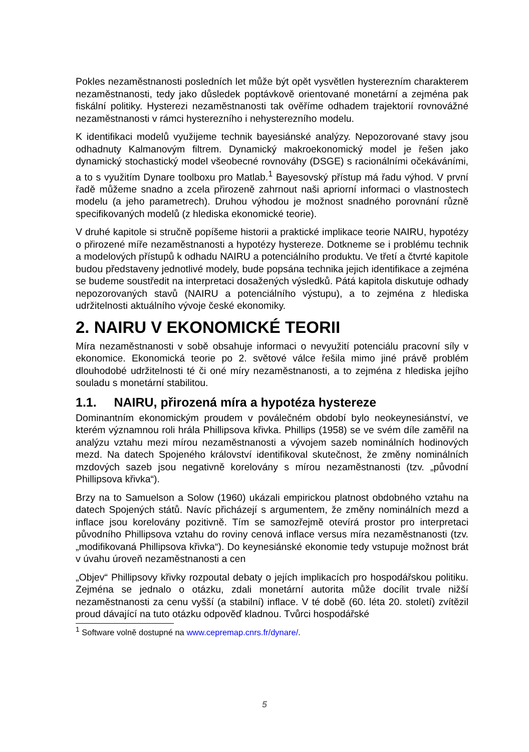Pokles nezaměstnanosti posledních let může být opět vysvětlen hysterezním charakterem nezaměstnanosti, tedy jako důsledek poptávkově orientované monetární a zejména pak fiskální politiky. Hysterezi nezaměstnanosti tak ověříme odhadem trajektorií rovnovážné nezaměstnanosti v rámci hysterezního i nehysterezního modelu.
K identifikaci modelů využijeme technik bayesiánské analýzy. Nepozorované stavy jsou odhadnuty Kalmanovým filtrem. Dynamický makroekonomický model je řešen jako dynamický stochastický model všeobecné rovnováhy (DSGE) s racionálními očekáváními, a to s využitím Dynare toolboxu pro Matlab.<sup>1</sup> Bayesovský přístup má řadu výhod. V první řadě můžeme snadno a zcela přirozeně zahrnout naši apriorní informaci o vlastnostech modelu (a jeho parametrech). Druhou výhodou je možnost snadného porovnání různě specifikovaných modelů (z hlediska ekonomické teorie).
V druhé kapitole si stručně popíšeme historii a praktické implikace teorie NAIRU, hypotézy o přirozené míře nezaměstnanosti a hypotézy hystereze. Dotkneme se i problému technik a modelových přístupů k odhadu NAIRU a potenciálního produktu. Ve třetí a čtvrté kapitole budou představeny jednotlivé modely, bude popsána technika jejich identifikace a zejména se budeme soustředit na interpretaci dosažených výsledků. Pátá kapitola diskutuje odhady nepozorovaných stavů (NAIRU a potenciálního výstupu), a to zejména z hlediska udržitelnosti aktuálního vývoje české ekonomiky.
2. NAIRU V EKONOMICKÉ TEORII
Míra nezaměstnanosti v sobě obsahuje informaci o nevyužití potenciálu pracovní síly v ekonomice. Ekonomická teorie po 2. světové válce řešila mimo jiné právě problém dlouhodobé udržitelnosti té či oné míry nezaměstnanosti, a to zejména z hlediska jejího souladu s monetární stabilitou.
1.1. NAIRU, přirozená míra a hypotéza hystereze
Dominantním ekonomickým proudem v poválečném období bylo neokeynesiánství, ve kterém významnou roli hrála Phillipsova křivka. Phillips (1958) se ve svém díle zaměřil na analýzu vztahu mezi mírou nezaměstnanosti a vývojem sazeb nominálních hodinových mezd. Na datech Spojeného království identifikoval skutečnost, že změny nominálních mzdových sazeb jsou negativně korelovány s mírou nezaměstnanosti (tzv. „původní Phillipsova křivka“).
Brzy na to Samuelson a Solow (1960) ukázali empirickou platnost obdobného vztahu na datech Spojených států. Navíc přicházejí s argumentem, že změny nominálních mezd a inflace jsou korelovány pozitivně. Tím se samozřejmě otevírá prostor pro interpretaci původního Phillipsova vztahu do roviny cenová inflace versus míra nezaměstnanosti (tzv. „modifikovaná Phillipsova křivka“). Do keynesiánské ekonomie tedy vstupuje možnost brát v úvahu úroveň nezaměstnanosti a cen
„Objev“ Phillipsovy křivky rozpoutal debaty o jejích implikacích pro hospodářskou politiku. Zejména se jednalo o otázku, zdali monetární autorita může docílit trvale nižší nezaměstnanosti za cenu vyšší (a stabilní) inflace. V té době (60. léta 20. století) zvítězil proud dávající na tuto otázku odpověď kladnou. Tvůrci hospodářské
<sup>1</sup> Software volně dostupné na www.cepremap.cnrs.fr/dynare/.
5